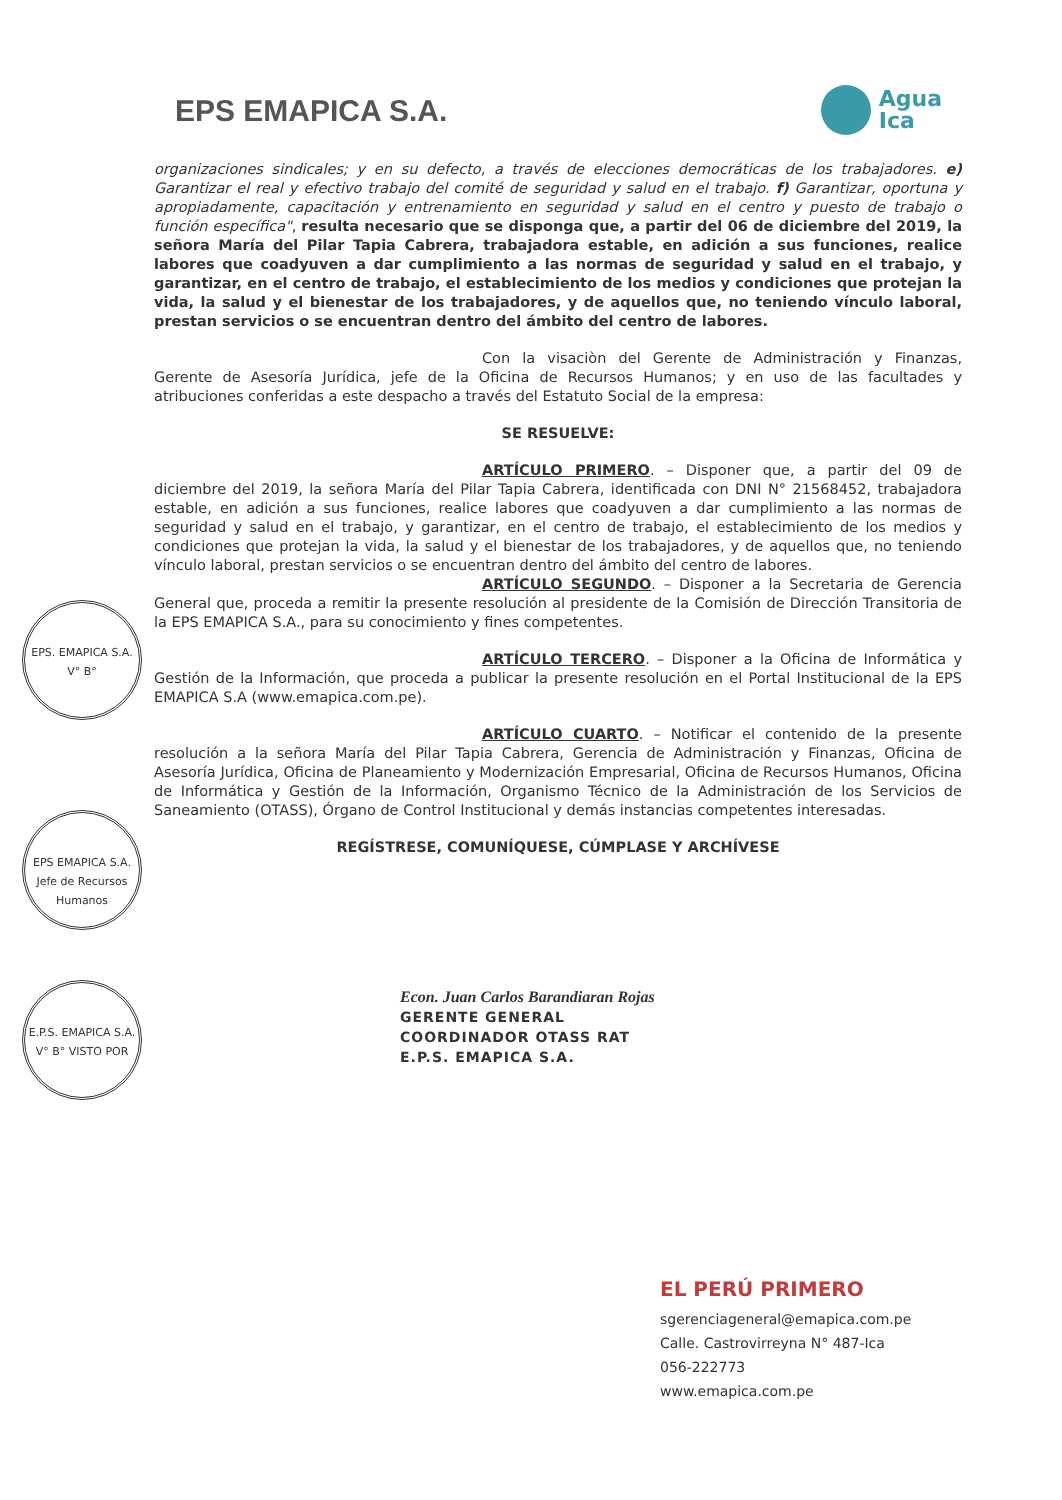EPS EMAPICA S.A.
Agua
Ica
organizaciones sindicales; y en su defecto, a través de elecciones democráticas de los trabajadores. e) Garantizar el real y efectivo trabajo del comité de seguridad y salud en el trabajo. f) Garantizar, oportuna y apropiadamente, capacitación y entrenamiento en seguridad y salud en el centro y puesto de trabajo o función específica", resulta necesario que se disponga que, a partir del 06 de diciembre del 2019, la señora María del Pilar Tapia Cabrera, trabajadora estable, en adición a sus funciones, realice labores que coadyuven a dar cumplimiento a las normas de seguridad y salud en el trabajo, y garantizar, en el centro de trabajo, el establecimiento de los medios y condiciones que protejan la vida, la salud y el bienestar de los trabajadores, y de aquellos que, no teniendo vínculo laboral, prestan servicios o se encuentran dentro del ámbito del centro de labores.
Con la visaciòn del Gerente de Administración y Finanzas, Gerente de Asesoría Jurídica, jefe de la Oficina de Recursos Humanos; y en uso de las facultades y atribuciones conferidas a este despacho a través del Estatuto Social de la empresa:
SE RESUELVE:
ARTÍCULO PRIMERO. – Disponer que, a partir del 09 de diciembre del 2019, la señora María del Pilar Tapia Cabrera, identificada con DNI N° 21568452, trabajadora estable, en adición a sus funciones, realice labores que coadyuven a dar cumplimiento a las normas de seguridad y salud en el trabajo, y garantizar, en el centro de trabajo, el establecimiento de los medios y condiciones que protejan la vida, la salud y el bienestar de los trabajadores, y de aquellos que, no teniendo vínculo laboral, prestan servicios o se encuentran dentro del ámbito del centro de labores.
ARTÍCULO SEGUNDO. – Disponer a la Secretaria de Gerencia General que, proceda a remitir la presente resolución al presidente de la Comisión de Dirección Transitoria de la EPS EMAPICA S.A., para su conocimiento y fines competentes.
ARTÍCULO TERCERO. – Disponer a la Oficina de Informática y Gestión de la Información, que proceda a publicar la presente resolución en el Portal Institucional de la EPS EMAPICA S.A (www.emapica.com.pe).
ARTÍCULO CUARTO. – Notificar el contenido de la presente resolución a la señora María del Pilar Tapia Cabrera, Gerencia de Administración y Finanzas, Oficina de Asesoría Jurídica, Oficina de Planeamiento y Modernización Empresarial, Oficina de Recursos Humanos, Oficina de Informática y Gestión de la Información, Organismo Técnico de la Administración de los Servicios de Saneamiento (OTASS), Órgano de Control Institucional y demás instancias competentes interesadas.
REGÍSTRESE, COMUNÍQUESE, CÚMPLASE Y ARCHÍVESE
Econ. Juan Carlos Barandiaran Rojas
GERENTE GENERAL
COORDINADOR OTASS RAT
E.P.S. EMAPICA S.A.
EPS. EMAPICA S.A. V° B°
EPS EMAPICA S.A. Jefe de Recursos Humanos
E.P.S. EMAPICA S.A. V° B° VISTO POR
EL PERÚ PRIMERO
sgerenciageneral@emapica.com.pe
Calle. Castrovirreyna N° 487-Ica
056-222773
www.emapica.com.pe